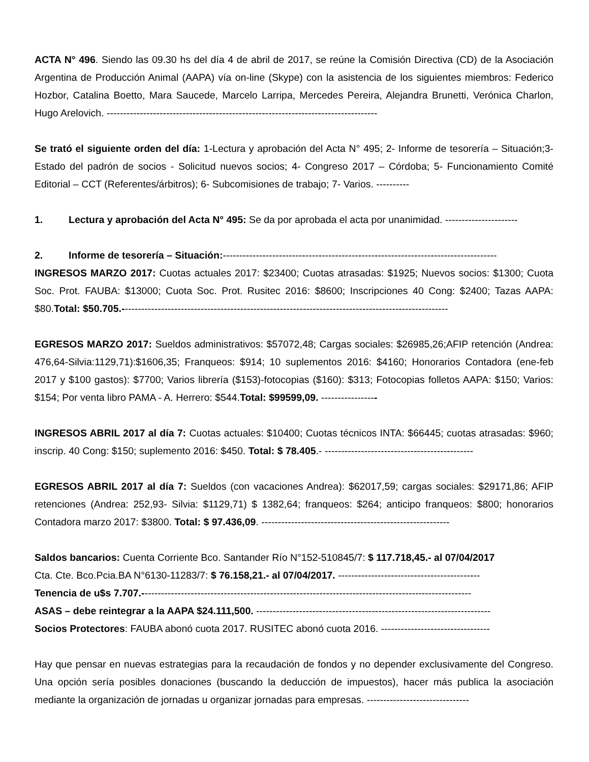ACTA N° 496. Siendo las 09.30 hs del día 4 de abril de 2017, se reúne la Comisión Directiva (CD) de la Asociación Argentina de Producción Animal (AAPA) vía on-line (Skype) con la asistencia de los siguientes miembros: Federico Hozbor, Catalina Boetto, Mara Saucede, Marcelo Larripa, Mercedes Pereira, Alejandra Brunetti, Verónica Charlon, Hugo Arelovich. ----------------------------------------------------------------------------------
Se trató el siguiente orden del día: 1-Lectura y aprobación del Acta N° 495; 2- Informe de tesorería – Situación;3- Estado del padrón de socios - Solicitud nuevos socios; 4- Congreso 2017 – Córdoba; 5- Funcionamiento Comité Editorial – CCT (Referentes/árbitros); 6- Subcomisiones de trabajo; 7- Varios. ----------
1. Lectura y aprobación del Acta N° 495: Se da por aprobada el acta por unanimidad. ----------------------
2. Informe de tesorería – Situación:-----------------------------------------------------------------------------------
INGRESOS MARZO 2017: Cuotas actuales 2017: $23400; Cuotas atrasadas: $1925; Nuevos socios: $1300; Cuota Soc. Prot. FAUBA: $13000; Cuota Soc. Prot. Rusitec 2016: $8600; Inscripciones 40 Cong: $2400; Tazas AAPA: $80.Total: $50.705.---------------------------------------------------------------------------------------------------
EGRESOS MARZO 2017: Sueldos administrativos: $57072,48; Cargas sociales: $26985,26;AFIP retención (Andrea: 476,64-Silvia:1129,71):$1606,35; Franqueos: $914; 10 suplementos 2016: $4160; Honorarios Contadora (ene-feb 2017 y $100 gastos): $7700; Varios librería ($153)-fotocopias ($160): $313; Fotocopias folletos AAPA: $150; Varios: $154; Por venta libro PAMA - A. Herrero: $544.Total: $99599,09. -----------------
INGRESOS ABRIL 2017 al día 7: Cuotas actuales: $10400; Cuotas técnicos INTA: $66445; cuotas atrasadas: $960; inscrip. 40 Cong: $150; suplemento 2016: $450. Total: $ 78.405.- ---------------------------------------------
EGRESOS ABRIL 2017 al día 7: Sueldos (con vacaciones Andrea): $62017,59; cargas sociales: $29171,86; AFIP retenciones (Andrea: 252,93- Silvia: $1129,71) $ 1382,64; franqueos: $264; anticipo franqueos: $800; honorarios Contadora marzo 2017: $3800. Total: $ 97.436,09. ---------------------------------------------------------
Saldos bancarios: Cuenta Corriente Bco. Santander Río N°152-510845/7: $ 117.718,45.- al 07/04/2017
Cta. Cte. Bco.Pcia.BA N°6130-11283/7: $ 76.158,21.- al 07/04/2017. -------------------------------------------
Tenencia de u$s 7.707.----------------------------------------------------------------------------------------------------
ASAS – debe reintegrar a la AAPA $24.111,500. -----------------------------------------------------------------------
Socios Protectores: FAUBA abonó cuota 2017. RUSITEC abonó cuota 2016. ---------------------------------
Hay que pensar en nuevas estrategias para la recaudación de fondos y no depender exclusivamente del Congreso. Una opción sería posibles donaciones (buscando la deducción de impuestos), hacer más publica la asociación mediante la organización de jornadas u organizar jornadas para empresas. -------------------------------